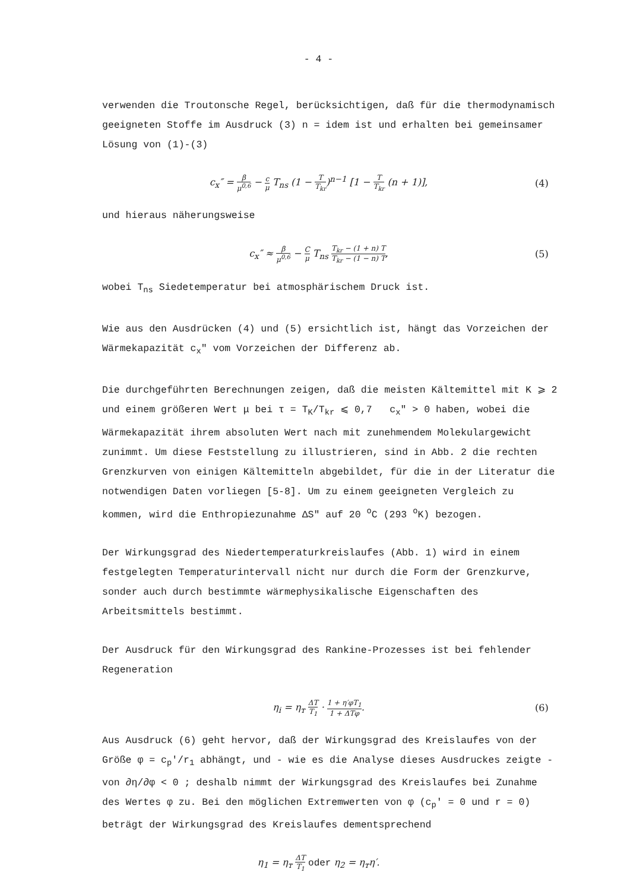- 4 -
verwenden die Troutonsche Regel, berücksichtigen, daß für die thermodynamisch geeigneten Stoffe im Ausdruck (3) n = idem ist und erhalten bei gemeinsamer Lösung von (1)-(3)
c<sub>x</sub>″ = β μ<sup>0,6</sup> − c μ T<sub>ns</sub> (1 − T T<sub>kr</sub>)<sup>n−1</sup> [1 − T T<sub>kr</sub> (n + 1)],
(4)
und hieraus näherungsweise
c<sub>x</sub>″ ≈ β μ<sup>0,6</sup> − C μ T<sub>ns</sub> T<sub>kr</sub> − (1 + n) T T<sub>kr</sub> − (1 − n) T,
(5)
wobei T<sub>ns</sub> Siedetemperatur bei atmosphärischem Druck ist.
Wie aus den Ausdrücken (4) und (5) ersichtlich ist, hängt das Vorzeichen der Wärmekapazität c<sub>x</sub>″ vom Vorzeichen der Differenz ab.
Die durchgeführten Berechnungen zeigen, daß die meisten Kältemittel mit K ⩾ 2 und einem größeren Wert μ bei τ = T<sub>K</sub>/T<sub>kr</sub> ⩽ 0,7 c<sub>x</sub>″ > 0 haben, wobei die Wärmekapazität ihrem absoluten Wert nach mit zunehmendem Molekulargewicht zunimmt. Um diese Feststellung zu illustrieren, sind in Abb. 2 die rechten Grenzkurven von einigen Kältemitteln abgebildet, für die in der Literatur die notwendigen Daten vorliegen [5-8]. Um zu einem geeigneten Vergleich zu kommen, wird die Enthropiezunahme ΔS″ auf 20 <sup>o</sup>C (293 <sup>o</sup>K) bezogen.
Der Wirkungsgrad des Niedertemperaturkreislaufes (Abb. 1) wird in einem festgelegten Temperaturintervall nicht nur durch die Form der Grenzkurve, sonder auch durch bestimmte wärmephysikalische Eigenschaften des Arbeitsmittels bestimmt.
Der Ausdruck für den Wirkungsgrad des Rankine-Prozesses ist bei fehlender Regeneration
η<sub>i</sub> = η<sub>т</sub> ΔT T<sub>1</sub> · 1 + η′φT<sub>1</sub> 1 + ΔTφ.
(6)
Aus Ausdruck (6) geht hervor, daß der Wirkungsgrad des Kreislaufes von der Größe φ = c<sub>p</sub>′/r<sub>1</sub> abhängt, und - wie es die Analyse dieses Ausdruckes zeigte - von ∂η/∂φ < 0 ; deshalb nimmt der Wirkungsgrad des Kreislaufes bei Zunahme des Wertes φ zu. Bei den möglichen Extremwerten von φ (c<sub>p</sub>′ = 0 und r = 0) beträgt der Wirkungsgrad des Kreislaufes dementsprechend
η<sub>1</sub> = η<sub>т</sub> ΔT T<sub>1</sub> oder η<sub>2</sub> = η<sub>т</sub>η′.